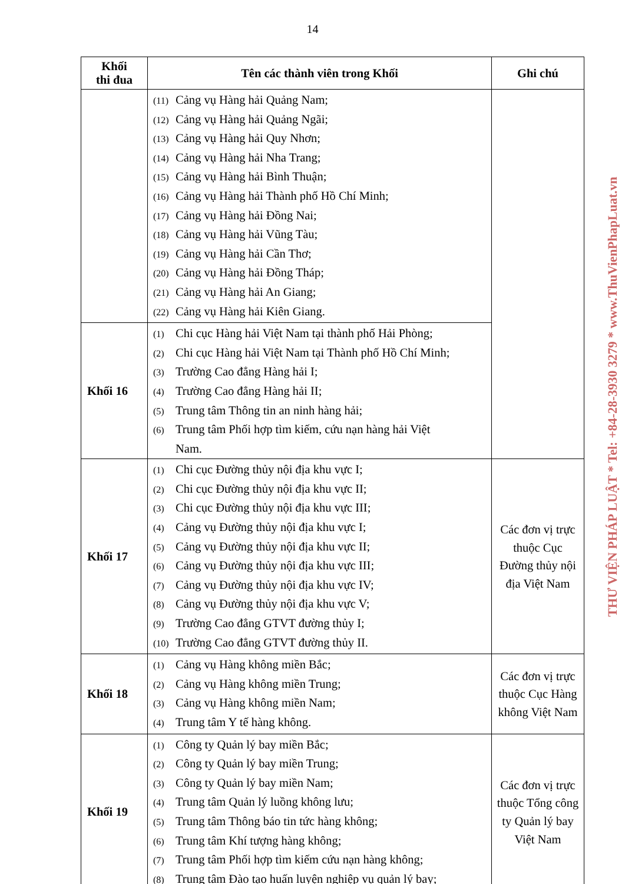14
| Khối thi đua | Tên các thành viên trong Khối | Ghi chú |
| --- | --- | --- |
| | (11) Cảng vụ Hàng hải Quảng Nam; (12) Cảng vụ Hàng hải Quảng Ngãi; (13) Cảng vụ Hàng hải Quy Nhơn; (14) Cảng vụ Hàng hải Nha Trang; (15) Cảng vụ Hàng hải Bình Thuận; (16) Cảng vụ Hàng hải Thành phố Hồ Chí Minh; (17) Cảng vụ Hàng hải Đồng Nai; (18) Cảng vụ Hàng hải Vũng Tàu; (19) Cảng vụ Hàng hải Cần Thơ; (20) Cảng vụ Hàng hải Đồng Tháp; (21) Cảng vụ Hàng hải An Giang; (22) Cảng vụ Hàng hải Kiên Giang. | |
| Khối 16 | (1) Chi cục Hàng hải Việt Nam tại thành phố Hải Phòng; (2) Chi cục Hàng hải Việt Nam tại Thành phố Hồ Chí Minh; (3) Trường Cao đẳng Hàng hải I; (4) Trường Cao đẳng Hàng hải II; (5) Trung tâm Thông tin an ninh hàng hải; (6) Trung tâm Phối hợp tìm kiếm, cứu nạn hàng hải Việt Nam. | |
| Khối 17 | (1) Chi cục Đường thủy nội địa khu vực I; (2) Chi cục Đường thủy nội địa khu vực II; (3) Chi cục Đường thủy nội địa khu vực III; (4) Cảng vụ Đường thủy nội địa khu vực I; (5) Cảng vụ Đường thủy nội địa khu vực II; (6) Cảng vụ Đường thủy nội địa khu vực III; (7) Cảng vụ Đường thủy nội địa khu vực IV; (8) Cảng vụ Đường thủy nội địa khu vực V; (9) Trường Cao đẳng GTVT đường thủy I; (10) Trường Cao đẳng GTVT đường thủy II. | Các đơn vị trực thuộc Cục Đường thủy nội địa Việt Nam |
| Khối 18 | (1) Cảng vụ Hàng không miền Bắc; (2) Cảng vụ Hàng không miền Trung; (3) Cảng vụ Hàng không miền Nam; (4) Trung tâm Y tế hàng không. | Các đơn vị trực thuộc Cục Hàng không Việt Nam |
| Khối 19 | (1) Công ty Quản lý bay miền Bắc; (2) Công ty Quản lý bay miền Trung; (3) Công ty Quản lý bay miền Nam; (4) Trung tâm Quản lý luồng không lưu; (5) Trung tâm Thông báo tin tức hàng không; (6) Trung tâm Khí tượng hàng không; (7) Trung tâm Phối hợp tìm kiếm cứu nạn hàng không; (8) Trung tâm Đào tạo huấn luyện nghiệp vụ quản lý bay; | Các đơn vị trực thuộc Tổng công ty Quản lý bay Việt Nam |
THƯ VIỆN PHÁP LUẬT * Tel: +84-28-3930 3279 * www.ThuVienPhapLuat.vn